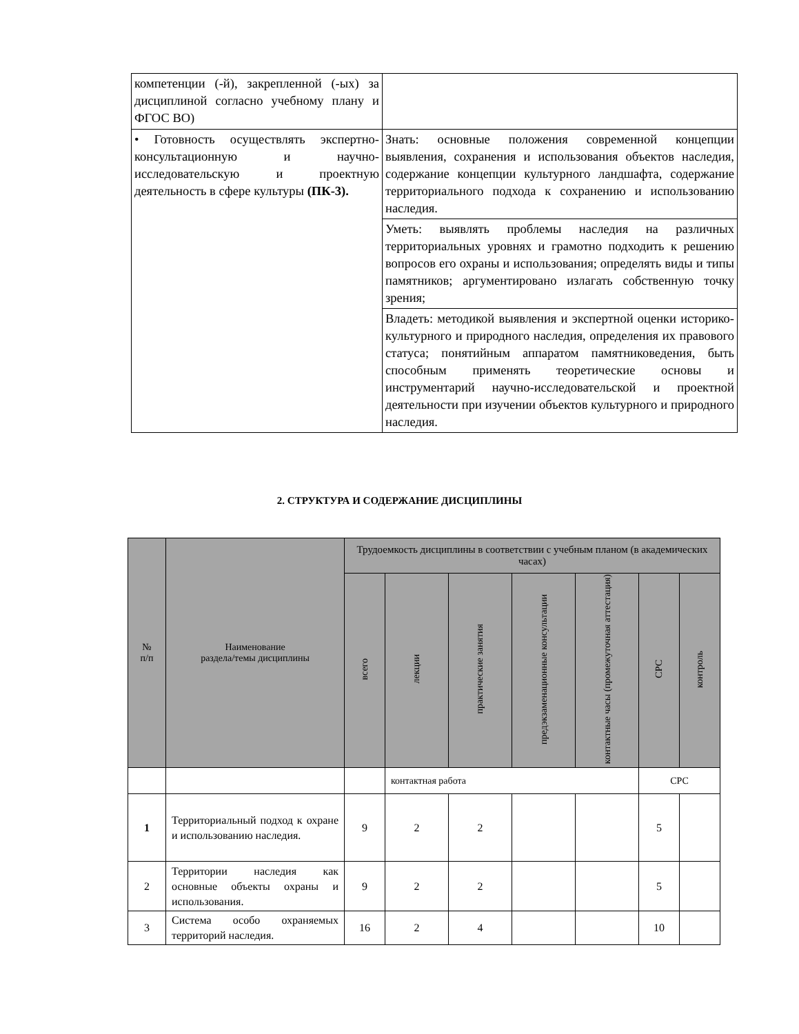| компетенции (-й), закрепленной (-ых) за дисциплиной согласно учебному плану и ФГОС ВО) | |
| • Готовность осуществлять экспертно-консультационную и научно-исследовательскую и проектную деятельность в сфере культуры (ПК-3). | Знать: основные положения современной концепции выявления, сохранения и использования объектов наследия, содержание концепции культурного ландшафта, содержание территориального подхода к сохранению и использованию наследия. |
| | Уметь: выявлять проблемы наследия на различных территориальных уровнях и грамотно подходить к решению вопросов его охраны и использования; определять виды и типы памятников; аргументировано излагать собственную точку зрения; |
| | Владеть: методикой выявления и экспертной оценки историко-культурного и природного наследия, определения их правового статуса; понятийным аппаратом памятниковедения, быть способным применять теоретические основы и инструментарий научно-исследовательской и проектной деятельности при изучении объектов культурного и природного наследия. |
2. СТРУКТУРА И СОДЕРЖАНИЕ ДИСЦИПЛИНЫ
| № п/п | Наименование раздела/темы дисциплины | Трудоемкость дисциплины в соответствии с учебным планом (в академических часах) | | | | | | |
| --- | --- | --- | --- | --- | --- | --- | --- | --- |
| | | всего | лекции | практические занятия | предэкзаменационные консультации | контактные часы (промежуточная аттестация) | СРС | контроль |
| | | | контактная работа | | | | СРС | |
| 1 | Территориальный подход к охране и использованию наследия. | 9 | 2 | 2 | | | 5 | |
| 2 | Территории наследия как основные объекты охраны и использования. | 9 | 2 | 2 | | | 5 | |
| 3 | Система особо охраняемых территорий наследия. | 16 | 2 | 4 | | | 10 | |